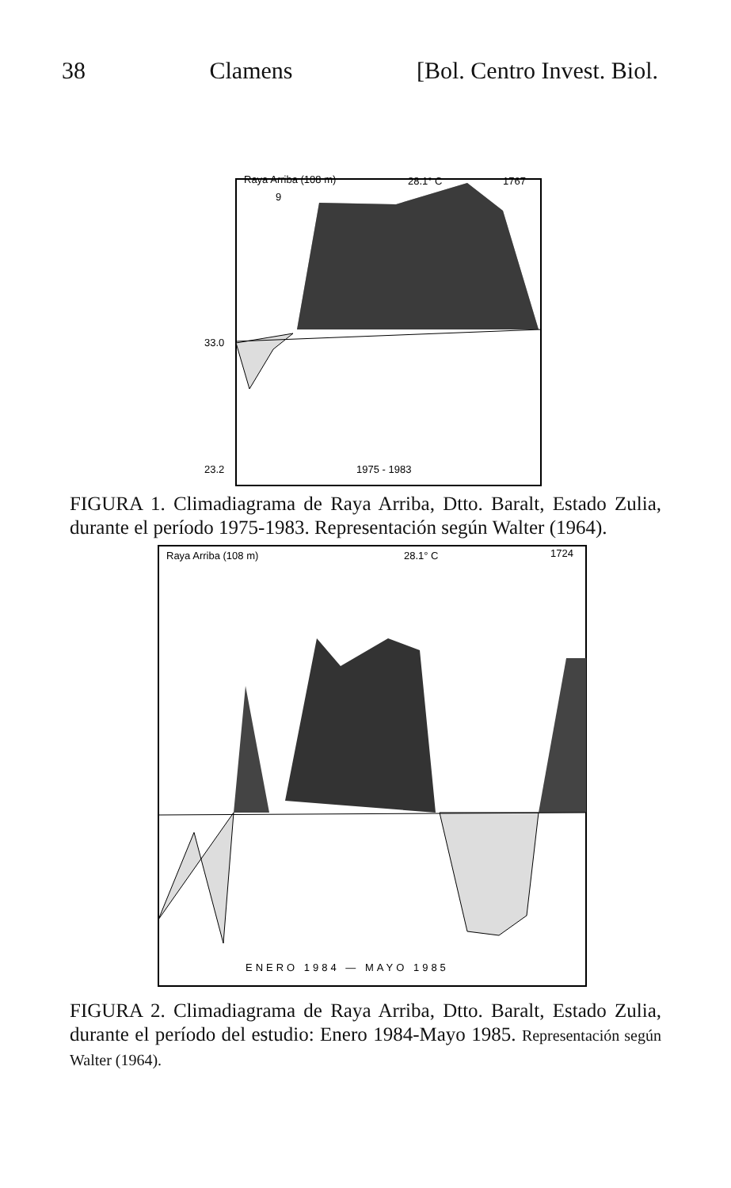38 Clamens [Bol. Centro Invest. Biol.
Raya Arriba (108 m)
28.1° C
1767
9
33.0
23.2
1975 - 1983
FIGURA 1. Climadiagrama de Raya Arriba, Dtto. Baralt, Estado Zulia, durante el período 1975-1983. Representación según Walter (1964).
Raya Arriba (108 m)
28.1° C
1724
ENERO 1984 — MAYO 1985
FIGURA 2. Climadiagrama de Raya Arriba, Dtto. Baralt, Estado Zulia, durante el período del estudio: Enero 1984-Mayo 1985. Representación según Walter (1964).